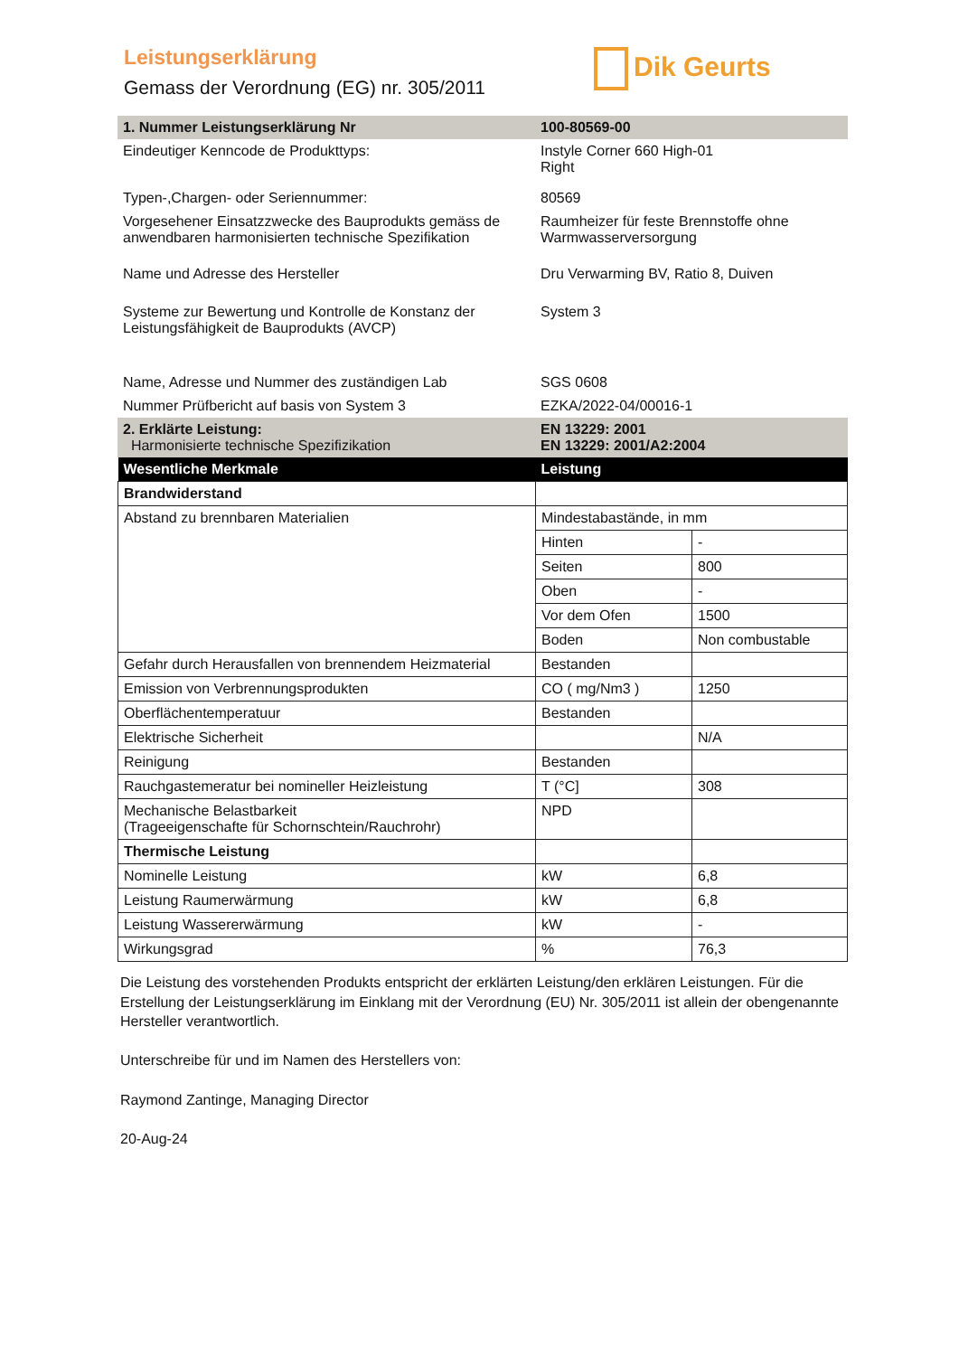Leistungserklärung
Gemass der Verordnung (EG) nr. 305/2011
Dik Geurts
| 1. Nummer Leistungserklärung Nr | 100-80569-00 |
| Eindeutiger Kenncode de Produkttyps: | Instyle Corner 660 High-01 Right |
| Typen-,Chargen- oder Seriennummer: | 80569 |
| Vorgesehener Einsatzzwecke des Bauprodukts gemäss de anwendbaren harmonisierten technische Spezifikation | Raumheizer für feste Brennstoffe ohne Warmwasserversorgung |
| Name und Adresse des Hersteller | Dru Verwarming BV, Ratio 8, Duiven |
| Systeme zur Bewertung und Kontrolle de Konstanz der Leistungsfähigkeit de Bauprodukts (AVCP) | System 3 |
| Name, Adresse und Nummer des zuständigen Lab | SGS 0608 |
| Nummer Prüfbericht auf basis von System 3 | EZKA/2022-04/00016-1 |
| 2. Erklärte Leistung: Harmonisierte technische Spezifizikation | EN 13229: 2001 EN 13229: 2001/A2:2004 |
| Wesentliche Merkmale | Leistung | |
| --- | --- | --- |
| Brandwiderstand | | |
| Abstand zu brennbaren Materialien | Mindestabastände, in mm | |
| | Hinten | - |
| | Seiten | 800 |
| | Oben | - |
| | Vor dem Ofen | 1500 |
| | Boden | Non combustable |
| Gefahr durch Herausfallen von brennendem Heizmaterial | Bestanden | |
| Emission von Verbrennungsprodukten | CO ( mg/Nm3 ) | 1250 |
| Oberflächentemperatuur | Bestanden | |
| Elektrische Sicherheit | | N/A |
| Reinigung | Bestanden | |
| Rauchgastemeratur bei nomineller Heizleistung | T (°C] | 308 |
| Mechanische Belastbarkeit (Trageeigenschafte für Schornschtein/Rauchrohr) | NPD | |
| Thermische Leistung | | |
| Nominelle Leistung | kW | 6,8 |
| Leistung Raumerwärmung | kW | 6,8 |
| Leistung Wassererwärmung | kW | - |
| Wirkungsgrad | % | 76,3 |
Die Leistung des vorstehenden Produkts entspricht der erklärten Leistung/den erklären Leistungen. Für die Erstellung der Leistungserklärung im Einklang mit der Verordnung (EU) Nr. 305/2011 ist allein der obengenannte Hersteller verantwortlich.
Unterschreibe für und im Namen des Herstellers von:
Raymond Zantinge, Managing Director
20-Aug-24